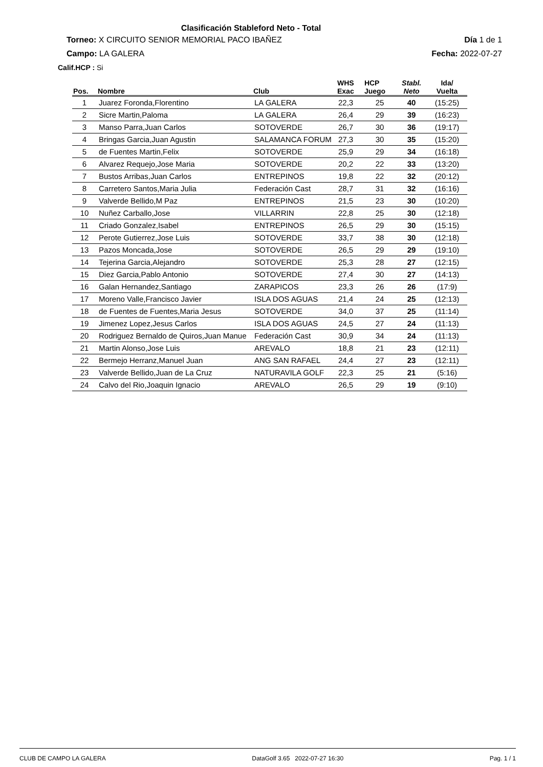Clasificación Stableford Neto - Total
Torneo: X CIRCUITO SENIOR MEMORIAL PACO IBAÑEZ Día 1 de 1
Campo: LA GALERA Fecha: 2022-07-27
Calif.HCP : Si
| Pos. | Nombre | Club | WHS Exac | HCP Juego | Stabl. Neto | Ida/ Vuelta |
| --- | --- | --- | --- | --- | --- | --- |
| 1 | Juarez Foronda,Florentino | LA GALERA | 22,3 | 25 | 40 | (15:25) |
| 2 | Sicre Martin,Paloma | LA GALERA | 26,4 | 29 | 39 | (16:23) |
| 3 | Manso Parra,Juan Carlos | SOTOVERDE | 26,7 | 30 | 36 | (19:17) |
| 4 | Bringas Garcia,Juan Agustin | SALAMANCA FORUM | 27,3 | 30 | 35 | (15:20) |
| 5 | de Fuentes Martin,Felix | SOTOVERDE | 25,9 | 29 | 34 | (16:18) |
| 6 | Alvarez Requejo,Jose Maria | SOTOVERDE | 20,2 | 22 | 33 | (13:20) |
| 7 | Bustos Arribas,Juan Carlos | ENTREPINOS | 19,8 | 22 | 32 | (20:12) |
| 8 | Carretero Santos,Maria Julia | Federación Cast | 28,7 | 31 | 32 | (16:16) |
| 9 | Valverde Bellido,M Paz | ENTREPINOS | 21,5 | 23 | 30 | (10:20) |
| 10 | Nuñez Carballo,Jose | VILLARRIN | 22,8 | 25 | 30 | (12:18) |
| 11 | Criado Gonzalez,Isabel | ENTREPINOS | 26,5 | 29 | 30 | (15:15) |
| 12 | Perote Gutierrez,Jose Luis | SOTOVERDE | 33,7 | 38 | 30 | (12:18) |
| 13 | Pazos Moncada,Jose | SOTOVERDE | 26,5 | 29 | 29 | (19:10) |
| 14 | Tejerina Garcia,Alejandro | SOTOVERDE | 25,3 | 28 | 27 | (12:15) |
| 15 | Diez Garcia,Pablo Antonio | SOTOVERDE | 27,4 | 30 | 27 | (14:13) |
| 16 | Galan Hernandez,Santiago | ZARAPICOS | 23,3 | 26 | 26 | (17:9) |
| 17 | Moreno Valle,Francisco Javier | ISLA DOS AGUAS | 21,4 | 24 | 25 | (12:13) |
| 18 | de Fuentes de Fuentes,Maria Jesus | SOTOVERDE | 34,0 | 37 | 25 | (11:14) |
| 19 | Jimenez Lopez,Jesus Carlos | ISLA DOS AGUAS | 24,5 | 27 | 24 | (11:13) |
| 20 | Rodriguez Bernaldo de Quiros,Juan Manue | Federación Cast | 30,9 | 34 | 24 | (11:13) |
| 21 | Martin Alonso,Jose Luis | AREVALO | 18,8 | 21 | 23 | (12:11) |
| 22 | Bermejo Herranz,Manuel Juan | ANG SAN RAFAEL | 24,4 | 27 | 23 | (12:11) |
| 23 | Valverde Bellido,Juan de La Cruz | NATURAVILA GOLF | 22,3 | 25 | 21 | (5:16) |
| 24 | Calvo del Rio,Joaquin Ignacio | AREVALO | 26,5 | 29 | 19 | (9:10) |
CLUB DE CAMPO LA GALERA DataGolf 3.65 2022-07-27 16:30 Pag. 1 / 1